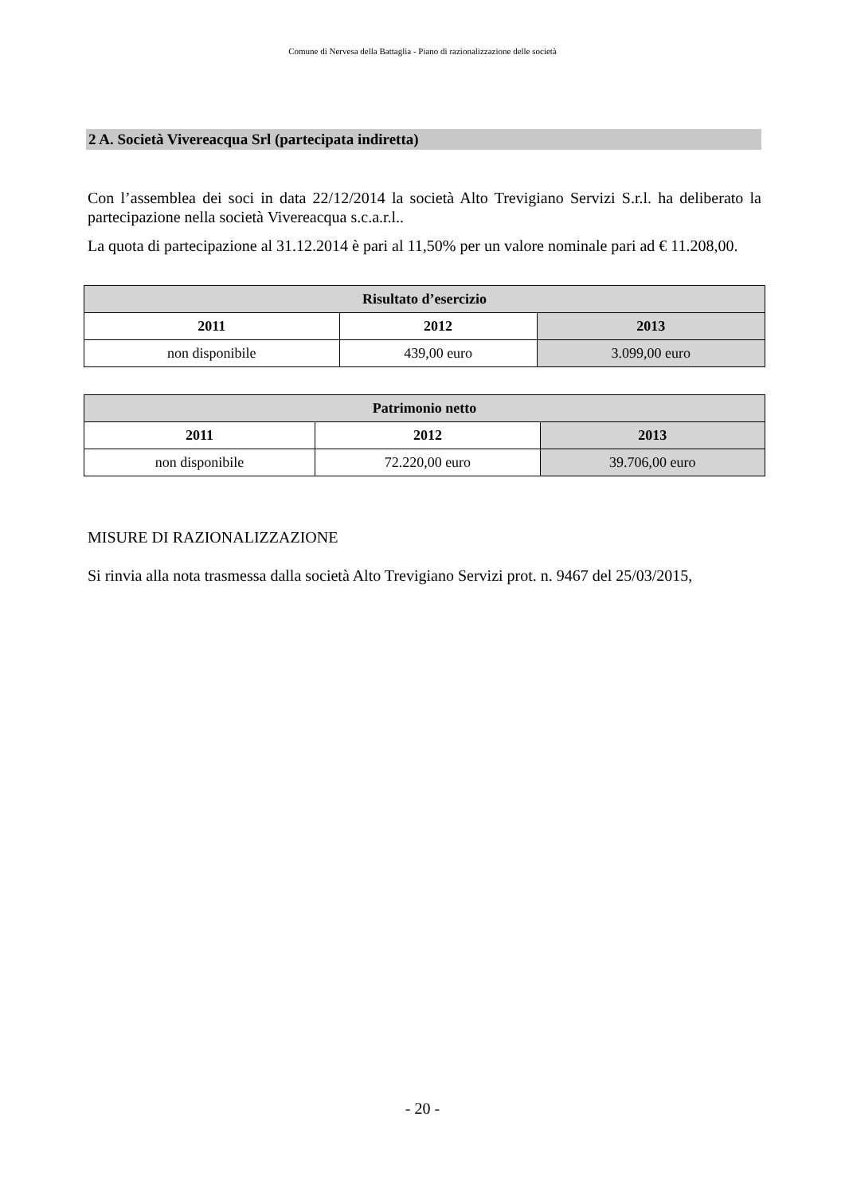Comune di Nervesa della Battaglia - Piano di razionalizzazione delle società
2 A. Società Vivereacqua Srl (partecipata indiretta)
Con l’assemblea dei soci in data 22/12/2014 la società Alto Trevigiano Servizi S.r.l. ha deliberato la partecipazione nella società Vivereacqua s.c.a.r.l..
La quota di partecipazione al 31.12.2014 è pari al 11,50% per un valore nominale pari ad € 11.208,00.
| Risultato d’esercizio | | |
| --- | --- | --- |
| 2011 | 2012 | 2013 |
| non disponibile | 439,00 euro | 3.099,00 euro |
| Patrimonio netto | | |
| --- | --- | --- |
| 2011 | 2012 | 2013 |
| non disponibile | 72.220,00 euro | 39.706,00 euro |
MISURE DI RAZIONALIZZAZIONE
Si rinvia alla nota trasmessa dalla società Alto Trevigiano Servizi prot. n. 9467 del 25/03/2015,
- 20 -